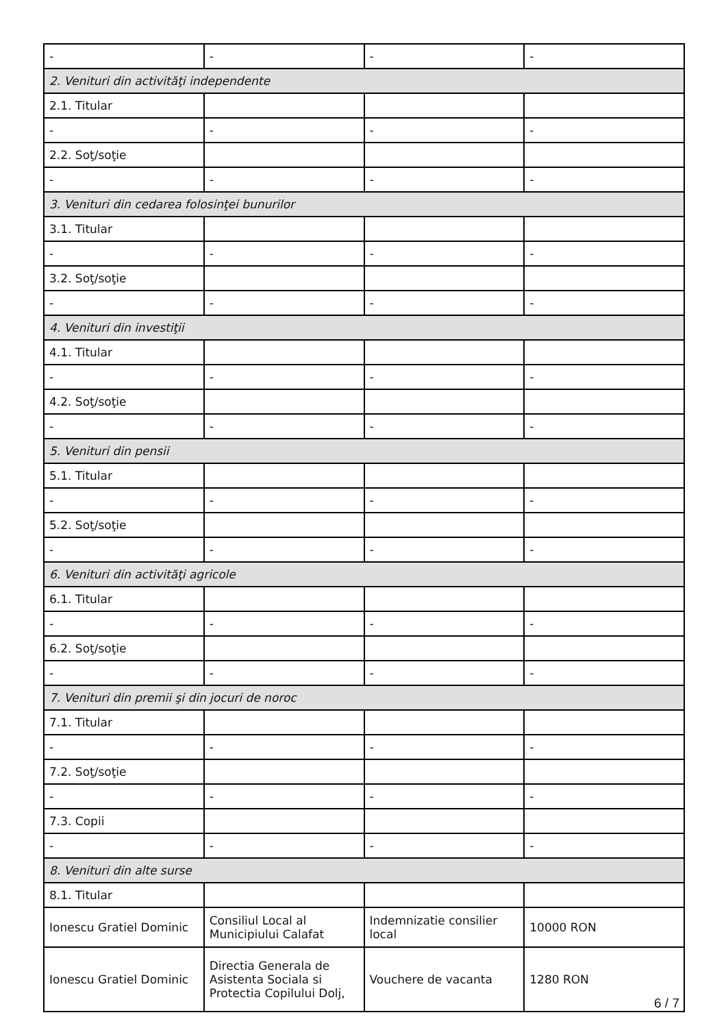| - | - | - | - |
| 2. Venituri din activităţi independente | | | |
| 2.1. Titular | | | |
| - | - | - | - |
| 2.2. Soţ/soţie | | | |
| - | - | - | - |
| 3. Venituri din cedarea folosinţei bunurilor | | | |
| 3.1. Titular | | | |
| - | - | - | - |
| 3.2. Soţ/soţie | | | |
| - | - | - | - |
| 4. Venituri din investiţii | | | |
| 4.1. Titular | | | |
| - | - | - | - |
| 4.2. Soţ/soţie | | | |
| - | - | - | - |
| 5. Venituri din pensii | | | |
| 5.1. Titular | | | |
| - | - | - | - |
| 5.2. Soţ/soţie | | | |
| - | - | - | - |
| 6. Venituri din activităţi agricole | | | |
| 6.1. Titular | | | |
| - | - | - | - |
| 6.2. Soţ/soţie | | | |
| - | - | - | - |
| 7. Venituri din premii şi din jocuri de noroc | | | |
| 7.1. Titular | | | |
| - | - | - | - |
| 7.2. Soţ/soţie | | | |
| - | - | - | - |
| 7.3. Copii | | | |
| - | - | - | - |
| 8. Venituri din alte surse | | | |
| 8.1. Titular | | | |
| Ionescu Gratiel Dominic | Consiliul Local al Municipiului Calafat | Indemnizatie consilier local | 10000 RON |
| Ionescu Gratiel Dominic | Directia Generala de Asistenta Sociala si Protectia Copilului Dolj, | Vouchere de vacanta | 1280 RON |
6 / 7